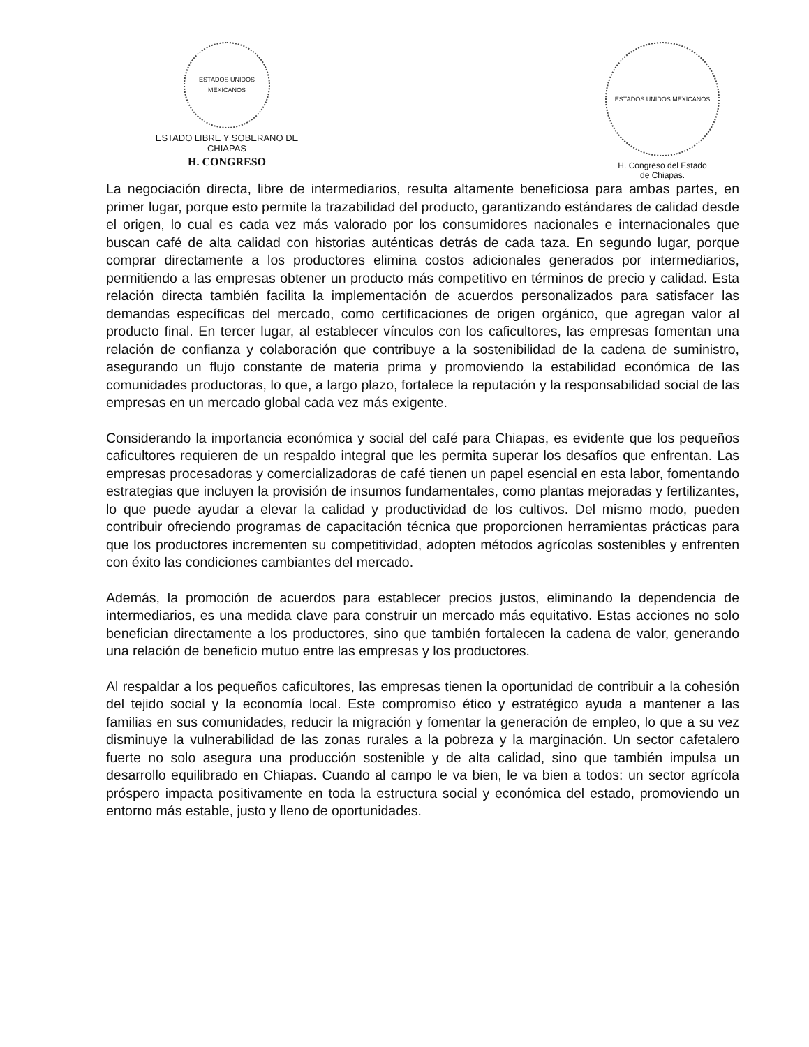ESTADOS UNIDOS MEXICANOS
ESTADO LIBRE Y SOBERANO DE
CHIAPAS
H. CONGRESO
ESTADOS UNIDOS MEXICANOS
H. Congreso del Estado
de Chiapas.
La negociación directa, libre de intermediarios, resulta altamente beneficiosa para ambas partes, en primer lugar, porque esto permite la trazabilidad del producto, garantizando estándares de calidad desde el origen, lo cual es cada vez más valorado por los consumidores nacionales e internacionales que buscan café de alta calidad con historias auténticas detrás de cada taza. En segundo lugar, porque comprar directamente a los productores elimina costos adicionales generados por intermediarios, permitiendo a las empresas obtener un producto más competitivo en términos de precio y calidad. Esta relación directa también facilita la implementación de acuerdos personalizados para satisfacer las demandas específicas del mercado, como certificaciones de origen orgánico, que agregan valor al producto final. En tercer lugar, al establecer vínculos con los caficultores, las empresas fomentan una relación de confianza y colaboración que contribuye a la sostenibilidad de la cadena de suministro, asegurando un flujo constante de materia prima y promoviendo la estabilidad económica de las comunidades productoras, lo que, a largo plazo, fortalece la reputación y la responsabilidad social de las empresas en un mercado global cada vez más exigente.
Considerando la importancia económica y social del café para Chiapas, es evidente que los pequeños caficultores requieren de un respaldo integral que les permita superar los desafíos que enfrentan. Las empresas procesadoras y comercializadoras de café tienen un papel esencial en esta labor, fomentando estrategias que incluyen la provisión de insumos fundamentales, como plantas mejoradas y fertilizantes, lo que puede ayudar a elevar la calidad y productividad de los cultivos. Del mismo modo, pueden contribuir ofreciendo programas de capacitación técnica que proporcionen herramientas prácticas para que los productores incrementen su competitividad, adopten métodos agrícolas sostenibles y enfrenten con éxito las condiciones cambiantes del mercado.
Además, la promoción de acuerdos para establecer precios justos, eliminando la dependencia de intermediarios, es una medida clave para construir un mercado más equitativo. Estas acciones no solo benefician directamente a los productores, sino que también fortalecen la cadena de valor, generando una relación de beneficio mutuo entre las empresas y los productores.
Al respaldar a los pequeños caficultores, las empresas tienen la oportunidad de contribuir a la cohesión del tejido social y la economía local. Este compromiso ético y estratégico ayuda a mantener a las familias en sus comunidades, reducir la migración y fomentar la generación de empleo, lo que a su vez disminuye la vulnerabilidad de las zonas rurales a la pobreza y la marginación. Un sector cafetalero fuerte no solo asegura una producción sostenible y de alta calidad, sino que también impulsa un desarrollo equilibrado en Chiapas. Cuando al campo le va bien, le va bien a todos: un sector agrícola próspero impacta positivamente en toda la estructura social y económica del estado, promoviendo un entorno más estable, justo y lleno de oportunidades.